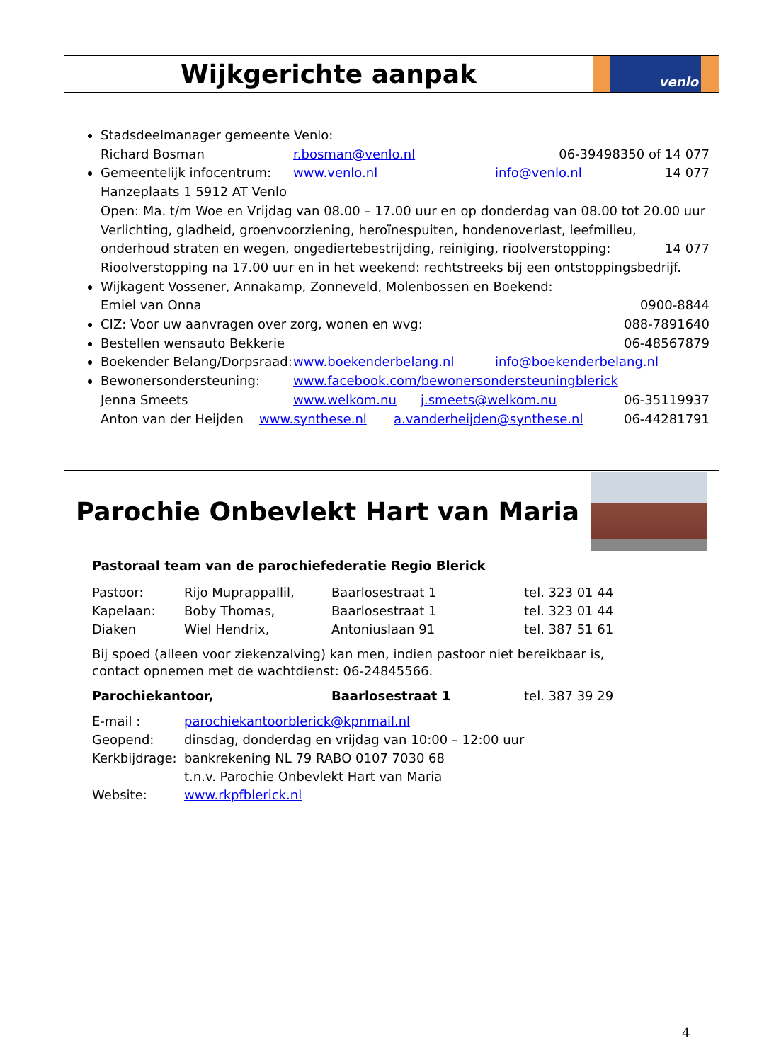Wijkgerichte aanpak
venlo
Stadsdeelmanager gemeente Venlo:
Richard Bosman r.bosman@venlo.nl 06-39498350 of 14 077
Gemeentelijk infocentrum: www.venlo.nl info@venlo.nl 14 077
Hanzeplaats 1 5912 AT Venlo
Open: Ma. t/m Woe en Vrijdag van 08.00 – 17.00 uur en op donderdag van 08.00 tot 20.00 uur
Verlichting, gladheid, groenvoorziening, heroïnespuiten, hondenoverlast, leefmilieu,
onderhoud straten en wegen, ongediertebestrijding, reiniging, rioolverstopping: 14 077
Rioolverstopping na 17.00 uur en in het weekend: rechtstreeks bij een ontstoppingsbedrijf.
Wijkagent Vossener, Annakamp, Zonneveld, Molenbossen en Boekend:
Emiel van Onna 0900-8844
CIZ: Voor uw aanvragen over zorg, wonen en wvg: 088-7891640
Bestellen wensauto Bekkerie 06-48567879
Boekender Belang/Dorpsraad: www.boekenderbelang.nl info@boekenderbelang.nl
Bewonersondersteuning: www.facebook.com/bewonersondersteuningblerick
Jenna Smeets www.welkom.nu j.smeets@welkom.nu 06-35119937
Anton van der Heijden www.synthese.nl a.vanderheijden@synthese.nl 06-44281791
Parochie Onbevlekt Hart van Maria
Pastoraal team van de parochiefederatie Regio Blerick
| Pastoor: | Rijo Muprappallil, | Baarlosestraat 1 | tel. 323 01 44 |
| Kapelaan: | Boby Thomas, | Baarlosestraat 1 | tel. 323 01 44 |
| Diaken | Wiel Hendrix, | Antoniuslaan 91 | tel. 387 51 61 |
Bij spoed (alleen voor ziekenzalving) kan men, indien pastoor niet bereikbaar is, contact opnemen met de wachtdienst: 06-24845566.
| Parochiekantoor, | Baarlosestraat 1 | tel. 387 39 29 |
| E-mail : | parochiekantoorblerick@kpnmail.nl |
| Geopend: | dinsdag, donderdag en vrijdag van 10:00 – 12:00 uur |
| Kerkbijdrage: | bankrekening NL 79 RABO 0107 7030 68 t.n.v. Parochie Onbevlekt Hart van Maria |
| Website: | www.rkpfblerick.nl |
4